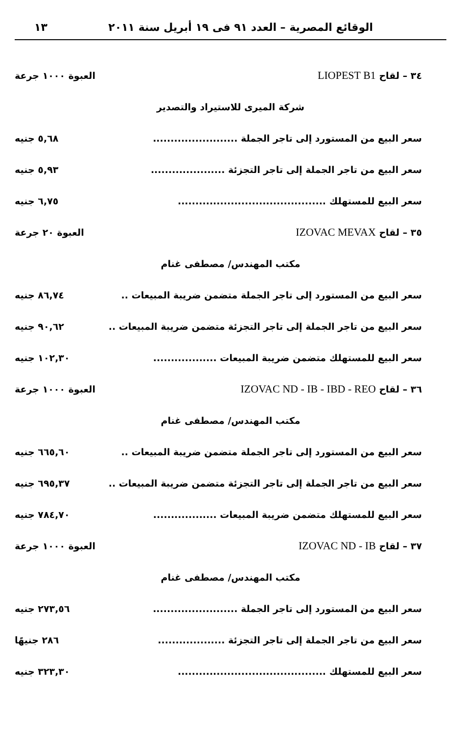الوقائع المصرية – العدد ٩١ فى ١٩ أبريل سنة ٢٠١١ ١٣
٣٤ – لقاح LIOPEST B1 العبوة ١٠٠٠ جرعة
شركة الميرى للاستيراد والتصدير
سعر البيع من المستورد إلى تاجر الجملة ........................ ٥,٦٨ جنيه
سعر البيع من تاجر الجملة إلى تاجر التجزئة ..................... ٥,٩٣ جنيه
سعر البيع للمستهلك .......................................... ٦,٧٥ جنيه
٣٥ – لقاح IZOVAC MEVAX العبوة ٢٠ جرعة
مكتب المهندس/ مصطفى غنام
سعر البيع من المستورد إلى تاجر الجملة متضمن ضريبة المبيعات .. ٨٦,٧٤ جنيه
سعر البيع من تاجر الجملة إلى تاجر التجزئة متضمن ضريبة المبيعات .. ٩٠,٦٢ جنيه
سعر البيع للمستهلك متضمن ضريبة المبيعات .................. ١٠٢,٣٠ جنيه
٣٦ – لقاح IZOVAC ND - IB - IBD - REO العبوة ١٠٠٠ جرعة
مكتب المهندس/ مصطفى غنام
سعر البيع من المستورد إلى تاجر الجملة متضمن ضريبة المبيعات .. ٦٦٥,٦٠ جنيه
سعر البيع من تاجر الجملة إلى تاجر التجزئة متضمن ضريبة المبيعات .. ٦٩٥,٣٧ جنيه
سعر البيع للمستهلك متضمن ضريبة المبيعات .................. ٧٨٤,٧٠ جنيه
٣٧ – لقاح IZOVAC ND - IB العبوة ١٠٠٠ جرعة
مكتب المهندس/ مصطفى غنام
سعر البيع من المستورد إلى تاجر الجملة ........................ ٢٧٣,٥٦ جنيه
سعر البيع من تاجر الجملة إلى تاجر التجزئة ................... ٢٨٦ جنيهًا
سعر البيع للمستهلك .......................................... ٣٢٣,٣٠ جنيه